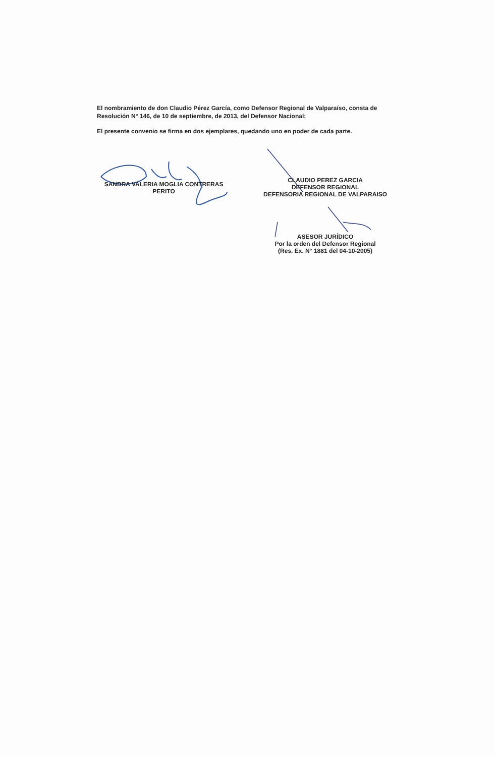El nombramiento de don Claudio Pérez García, como Defensor Regional de Valparaíso, consta de Resolución N° 146, de 10 de septiembre, de 2013, del Defensor Nacional;
El presente convenio se firma en dos ejemplares, quedando uno en poder de cada parte.
SANDRA VALERIA MOGLIA CONTRERAS
PERITO
CLAUDIO PEREZ GARCIA
DEFENSOR REGIONAL
DEFENSORIA REGIONAL DE VALPARAISO
ASESOR JURÍDICO
Por la orden del Defensor Regional
(Res. Ex. N° 1881 del 04-10-2005)